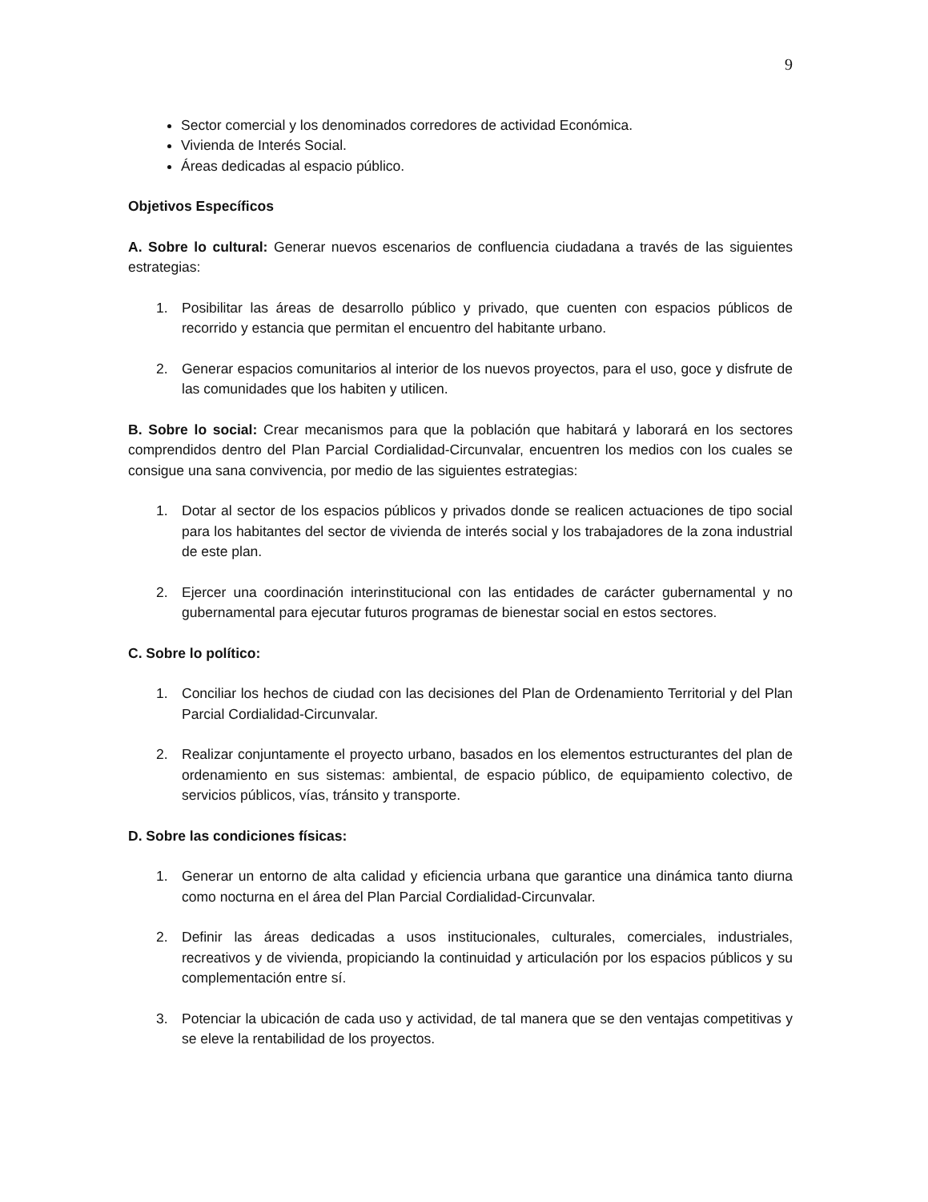9
Sector comercial y los denominados corredores de actividad Económica.
Vivienda de Interés Social.
Áreas dedicadas al espacio público.
Objetivos Específicos
A. Sobre lo cultural: Generar nuevos escenarios de confluencia ciudadana a través de las siguientes estrategias:
1. Posibilitar las áreas de desarrollo público y privado, que cuenten con espacios públicos de recorrido y estancia que permitan el encuentro del habitante urbano.
2. Generar espacios comunitarios al interior de los nuevos proyectos, para el uso, goce y disfrute de las comunidades que los habiten y utilicen.
B. Sobre lo social: Crear mecanismos para que la población que habitará y laborará en los sectores comprendidos dentro del Plan Parcial Cordialidad-Circunvalar, encuentren los medios con los cuales se consigue una sana convivencia, por medio de las siguientes estrategias:
1. Dotar al sector de los espacios públicos y privados donde se realicen actuaciones de tipo social para los habitantes del sector de vivienda de interés social y los trabajadores de la zona industrial de este plan.
2. Ejercer una coordinación interinstitucional con las entidades de carácter gubernamental y no gubernamental para ejecutar futuros programas de bienestar social en estos sectores.
C. Sobre lo político:
1. Conciliar los hechos de ciudad con las decisiones del Plan de Ordenamiento Territorial y del Plan Parcial Cordialidad-Circunvalar.
2. Realizar conjuntamente el proyecto urbano, basados en los elementos estructurantes del plan de ordenamiento en sus sistemas: ambiental, de espacio público, de equipamiento colectivo, de servicios públicos, vías, tránsito y transporte.
D. Sobre las condiciones físicas:
1. Generar un entorno de alta calidad y eficiencia urbana que garantice una dinámica tanto diurna como nocturna en el área del Plan Parcial Cordialidad-Circunvalar.
2. Definir las áreas dedicadas a usos institucionales, culturales, comerciales, industriales, recreativos y de vivienda, propiciando la continuidad y articulación por los espacios públicos y su complementación entre sí.
3. Potenciar la ubicación de cada uso y actividad, de tal manera que se den ventajas competitivas y se eleve la rentabilidad de los proyectos.